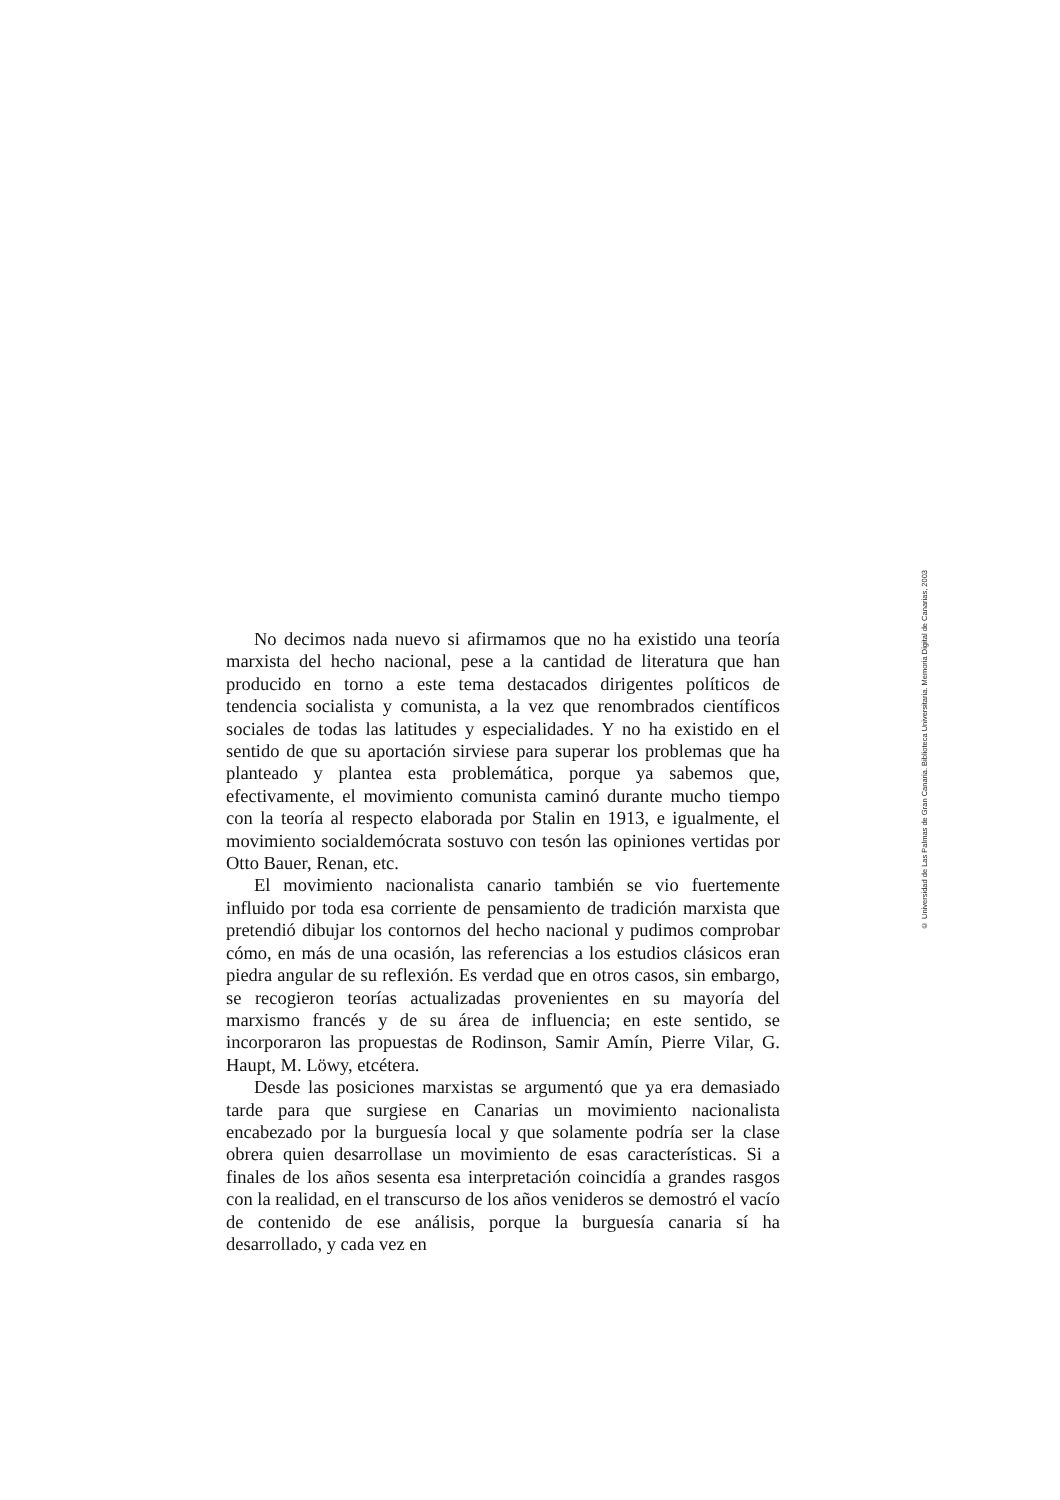No decimos nada nuevo si afirmamos que no ha existido una teoría marxista del hecho nacional, pese a la cantidad de literatura que han producido en torno a este tema destacados dirigentes políticos de tendencia socialista y comunista, a la vez que renombrados científicos sociales de todas las latitudes y especialidades. Y no ha existido en el sentido de que su aportación sirviese para superar los problemas que ha planteado y plantea esta problemática, porque ya sabemos que, efectivamente, el movimiento comunista caminó durante mucho tiempo con la teoría al respecto elaborada por Stalin en 1913, e igualmente, el movimiento socialdemócrata sostuvo con tesón las opiniones vertidas por Otto Bauer, Renan, etc.
El movimiento nacionalista canario también se vio fuertemente influido por toda esa corriente de pensamiento de tradición marxista que pretendió dibujar los contornos del hecho nacional y pudimos comprobar cómo, en más de una ocasión, las referencias a los estudios clásicos eran piedra angular de su reflexión. Es verdad que en otros casos, sin embargo, se recogieron teorías actualizadas provenientes en su mayoría del marxismo francés y de su área de influencia; en este sentido, se incorporaron las propuestas de Rodinson, Samir Amín, Pierre Vilar, G. Haupt, M. Löwy, etcétera.
Desde las posiciones marxistas se argumentó que ya era demasiado tarde para que surgiese en Canarias un movimiento nacionalista encabezado por la burguesía local y que solamente podría ser la clase obrera quien desarrollase un movimiento de esas características. Si a finales de los años sesenta esa interpretación coincidía a grandes rasgos con la realidad, en el transcurso de los años venideros se demostró el vacío de contenido de ese análisis, porque la burguesía canaria sí ha desarrollado, y cada vez en
© Universidad de Las Palmas de Gran Canaria. Biblioteca Universitaria. Memoria Digital de Canarias, 2003